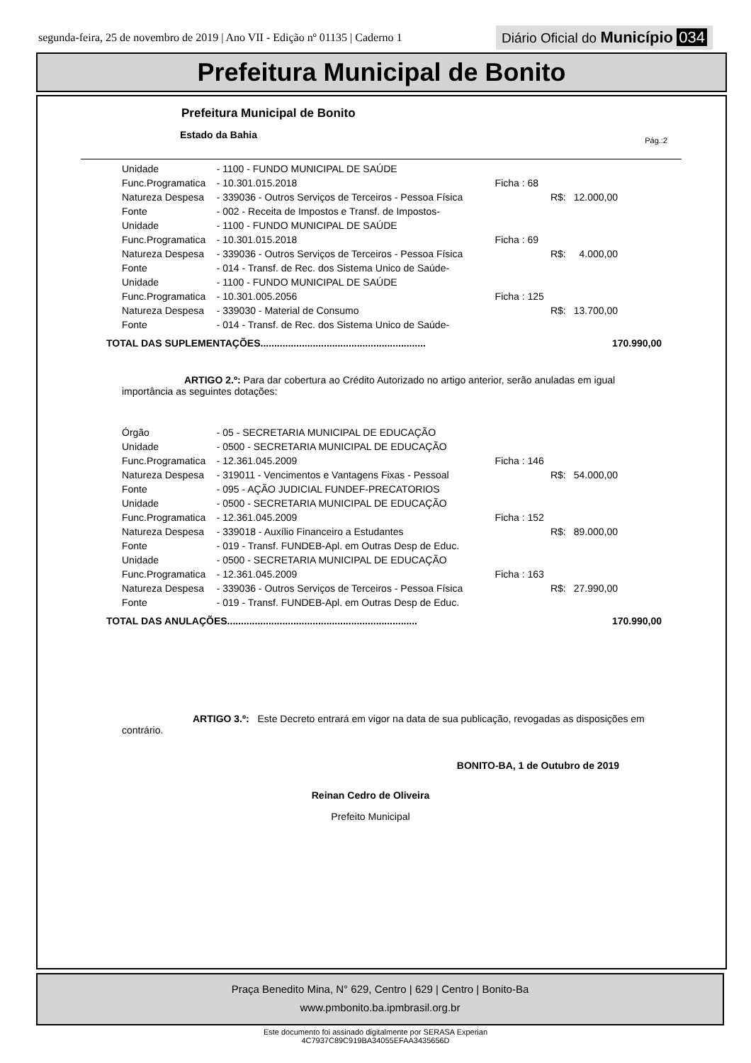segunda-feira, 25 de novembro de 2019 | Ano VII - Edição nº 01135 | Caderno 1
Diário Oficial do Município 034
Prefeitura Municipal de Bonito
Prefeitura Municipal de Bonito
Estado da Bahia Pág.:2
| Unidade | - 1100 - FUNDO MUNICIPAL DE SAÚDE | | | |
| Func.Programatica | - 10.301.015.2018 | Ficha : 68 | | |
| Natureza Despesa | - 339036 - Outros Serviços de Terceiros - Pessoa Física | | R$: | 12.000,00 |
| Fonte | - 002 - Receita de Impostos e Transf. de Impostos- | | | |
| Unidade | - 1100 - FUNDO MUNICIPAL DE SAÚDE | | | |
| Func.Programatica | - 10.301.015.2018 | Ficha : 69 | | |
| Natureza Despesa | - 339036 - Outros Serviços de Terceiros - Pessoa Física | | R$: | 4.000,00 |
| Fonte | - 014 - Transf. de Rec. dos Sistema Unico de Saúde- | | | |
| Unidade | - 1100 - FUNDO MUNICIPAL DE SAÚDE | | | |
| Func.Programatica | - 10.301.005.2056 | Ficha : 125 | | |
| Natureza Despesa | - 339030 - Material de Consumo | | R$: | 13.700,00 |
| Fonte | - 014 - Transf. de Rec. dos Sistema Unico de Saúde- | | | |
TOTAL DAS SUPLEMENTAÇÕES............................................................ 170.990,00
ARTIGO 2.º: Para dar cobertura ao Crédito Autorizado no artigo anterior, serão anuladas em igual importância as seguintes dotações:
| Órgão | - 05 - SECRETARIA MUNICIPAL DE EDUCAÇÃO | | | |
| Unidade | - 0500 - SECRETARIA MUNICIPAL DE EDUCAÇÃO | | | |
| Func.Programatica | - 12.361.045.2009 | Ficha : 146 | | |
| Natureza Despesa | - 319011 - Vencimentos e Vantagens Fixas - Pessoal | | R$: | 54.000,00 |
| Fonte | - 095 - AÇÃO JUDICIAL FUNDEF-PRECATORIOS | | | |
| Unidade | - 0500 - SECRETARIA MUNICIPAL DE EDUCAÇÃO | | | |
| Func.Programatica | - 12.361.045.2009 | Ficha : 152 | | |
| Natureza Despesa | - 339018 - Auxílio Financeiro a Estudantes | | R$: | 89.000,00 |
| Fonte | - 019 - Transf. FUNDEB-Apl. em Outras Desp de Educ. | | | |
| Unidade | - 0500 - SECRETARIA MUNICIPAL DE EDUCAÇÃO | | | |
| Func.Programatica | - 12.361.045.2009 | Ficha : 163 | | |
| Natureza Despesa | - 339036 - Outros Serviços de Terceiros - Pessoa Física | | R$: | 27.990,00 |
| Fonte | - 019 - Transf. FUNDEB-Apl. em Outras Desp de Educ. | | | |
TOTAL DAS ANULAÇÕES..................................................................... 170.990,00
ARTIGO 3.º: Este Decreto entrará em vigor na data de sua publicação, revogadas as disposições em contrário.
BONITO-BA, 1 de Outubro de 2019
Reinan Cedro de Oliveira
Prefeito Municipal
Praça Benedito Mina, N° 629, Centro | 629 | Centro | Bonito-Ba
www.pmbonito.ba.ipmbrasil.org.br
Este documento foi assinado digitalmente por SERASA Experian
4C7937C89C919BA34055EFAA3435656D